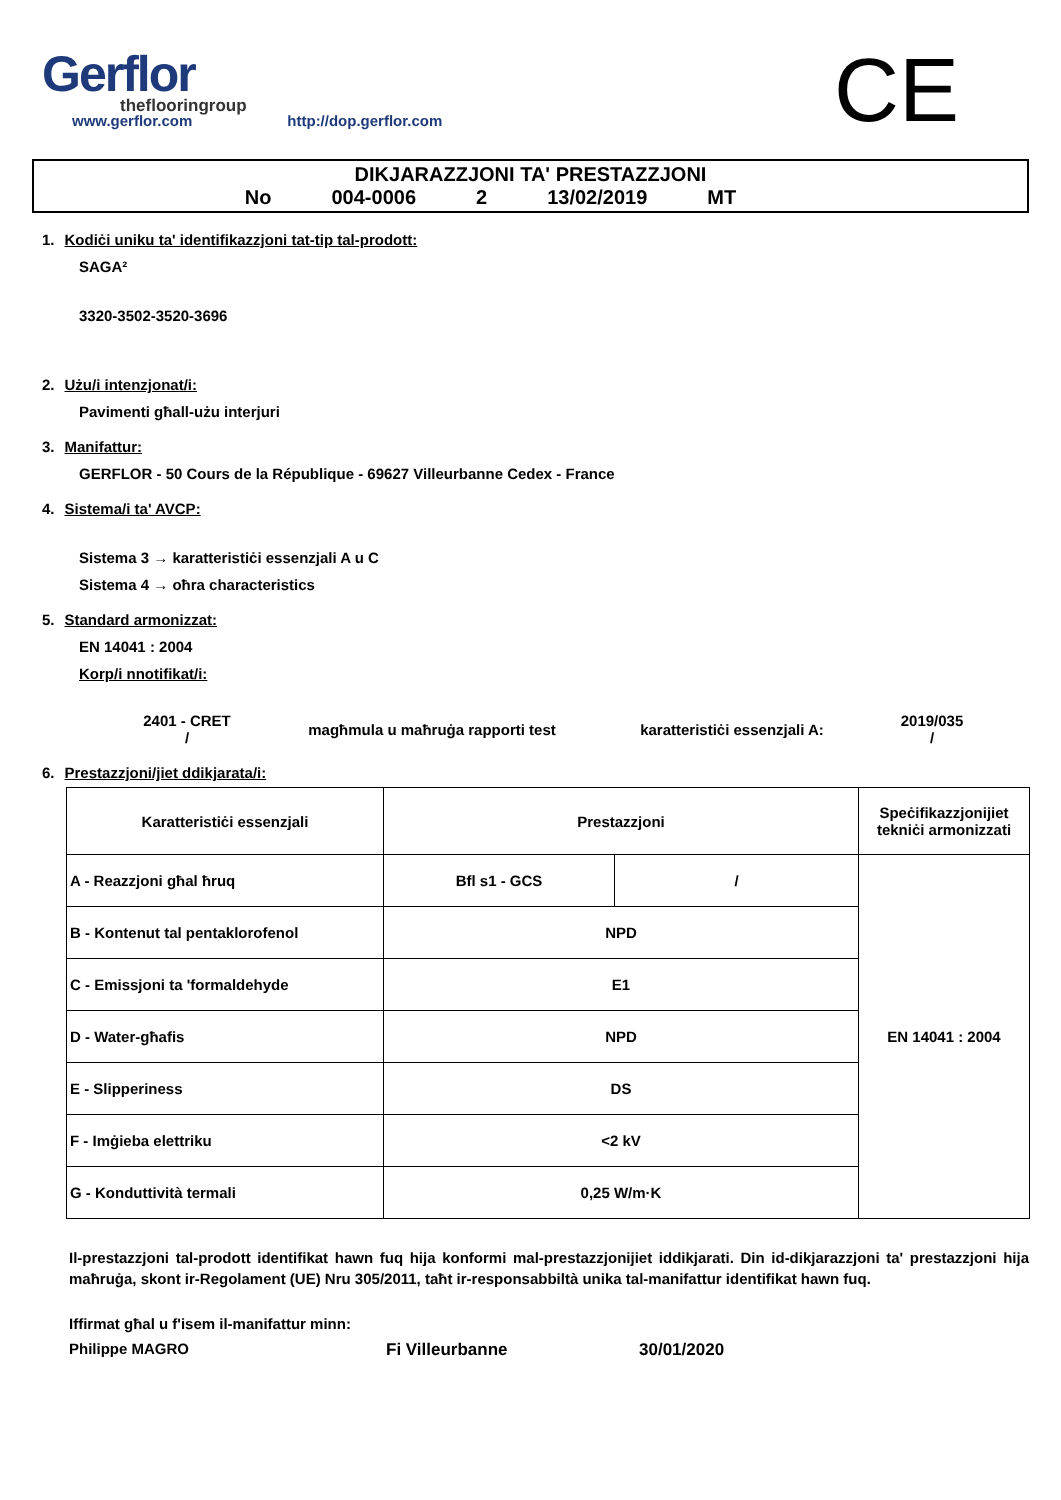Gerflor
theflooringroup
www.gerflor.com http://dop.gerflor.com
CE
DIKJARAZZJONI TA' PRESTAZZJONI
No 004-0006 2 13/02/2019 MT
1. Kodiċi uniku ta' identifikazzjoni tat-tip tal-prodott:
SAGA²
3320-3502-3520-3696
2. Użu/i intenzjonat/i:
Pavimenti għall-użu interjuri
3. Manifattur:
GERFLOR - 50 Cours de la République - 69627 Villeurbanne Cedex - France
4. Sistema/i ta' AVCP:
Sistema 3 → karatteristiċi essenzjali A u C
Sistema 4 → oħra characteristics
5. Standard armonizzat:
EN 14041 : 2004
Korp/i nnotifikat/i:
2401 - CRET
/
magħmula u maħruġa rapporti test karatteristiċi essenzjali A:
2019/035
/
6. Prestazzjoni/jiet ddikjarata/i:
| Karatteristiċi essenzjali | Prestazzjoni | | Speċifikazzjonijiet tekniċi armonizzati |
| --- | --- | --- | --- |
| A - Reazzjoni għal ħruq | Bfl s1 - GCS | / | EN 14041 : 2004 |
| B - Kontenut tal pentaklorofenol | NPD | | |
| C - Emissjoni ta 'formaldehyde | E1 | | |
| D - Water-għafis | NPD | | |
| E - Slipperiness | DS | | |
| F - Imġieba elettriku | <2 kV | | |
| G - Konduttività termali | 0,25 W/m·K | | |
Il-prestazzjoni tal-prodott identifikat hawn fuq hija konformi mal-prestazzjonijiet iddikjarati. Din id-dikjarazzjoni ta' prestazzjoni hija maħruġa, skont ir-Regolament (UE) Nru 305/2011, taħt ir-responsabbiltà unika tal-manifattur identifikat hawn fuq.
Iffirmat għal u f'isem il-manifattur minn:
Philippe MAGRO Fi Villeurbanne 30/01/2020